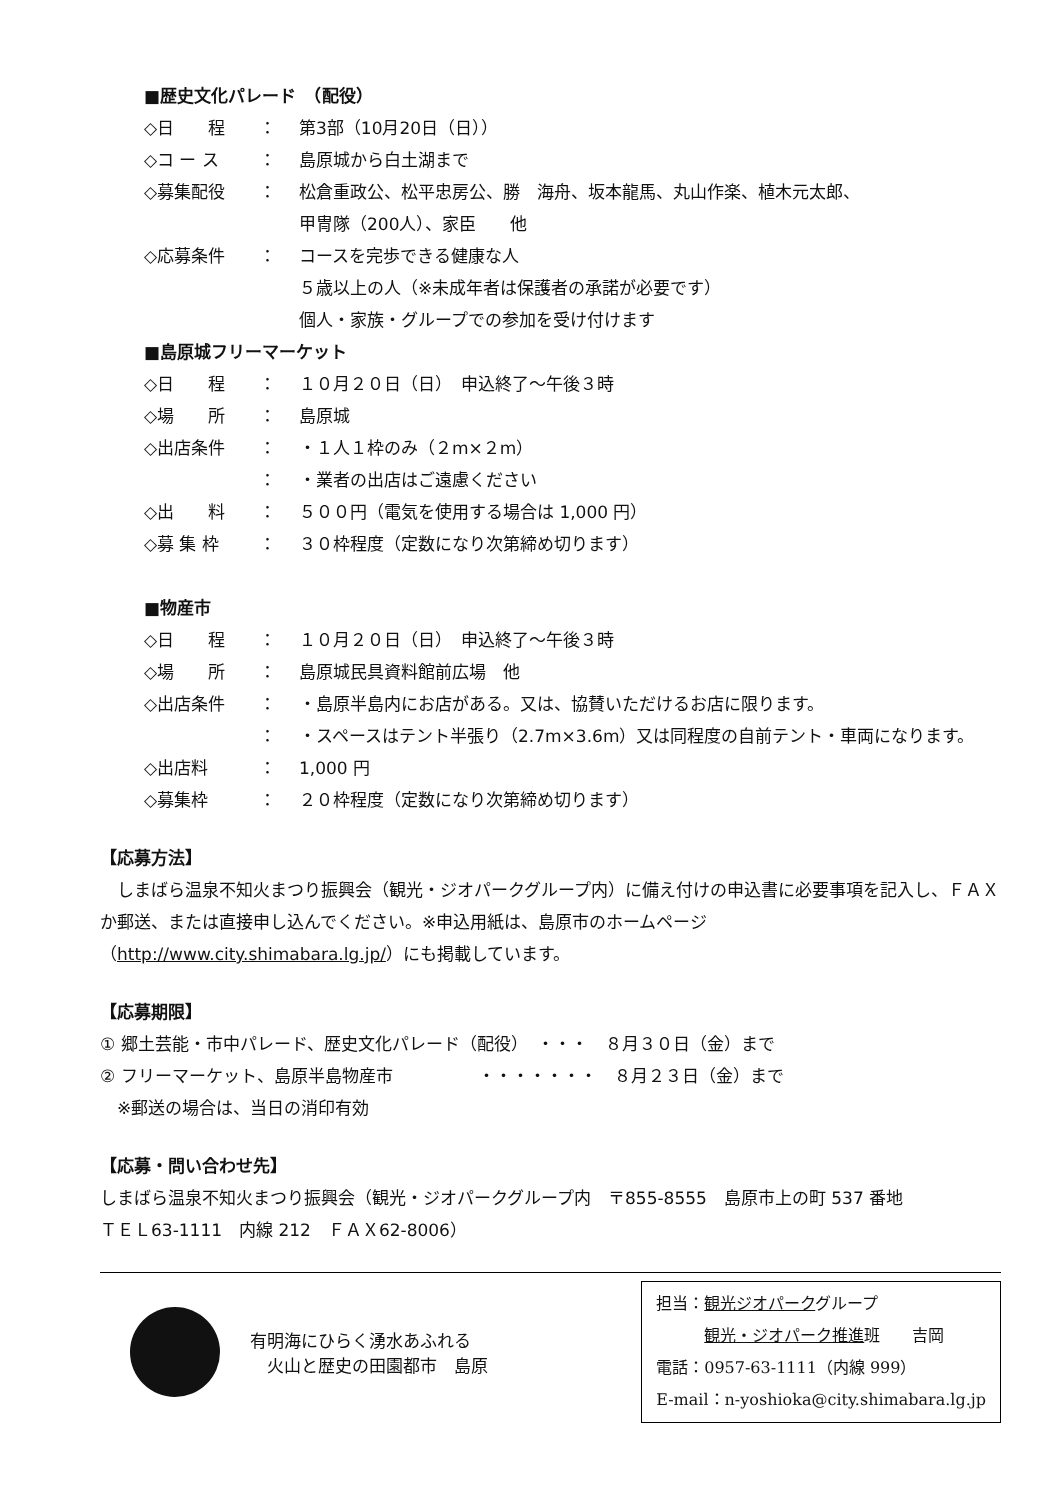■歴史文化パレード　（配役）
◇日　　程 ： 第3部（10月20日（日））
◇コ ー ス ： 島原城から白土湖まで
◇募集配役 ： 松倉重政公、松平忠房公、勝　海舟、坂本龍馬、丸山作楽、植木元太郎、
甲冑隊（200人）、家臣　　他
◇応募条件 ： コースを完歩できる健康な人
５歳以上の人（※未成年者は保護者の承諾が必要です）
個人・家族・グループでの参加を受け付けます
■島原城フリーマーケット
◇日　　程 ： １０月２０日（日）　申込終了～午後３時
◇場　　所 ： 島原城
◇出店条件 ： ・１人１枠のみ（２m×２m）
： ・業者の出店はご遠慮ください
◇出　　料 ： ５００円（電気を使用する場合は 1,000 円）
◇募 集 枠 ： ３０枠程度（定数になり次第締め切ります）
■物産市
◇日　　程 ： １０月２０日（日）　申込終了～午後３時
◇場　　所 ： 島原城民具資料館前広場　他
◇出店条件 ： ・島原半島内にお店がある。又は、協賛いただけるお店に限ります。
： ・スペースはテント半張り（2.7m×3.6m）又は同程度の自前テント・車両になります。
◇出店料 ： 1,000 円
◇募集枠 ： ２０枠程度（定数になり次第締め切ります）
【応募方法】
　しまばら温泉不知火まつり振興会（観光・ジオパークグループ内）に備え付けの申込書に必要事項を記入し、ＦＡＸか郵送、または直接申し込んでください。※申込用紙は、島原市のホームページ（http://www.city.shimabara.lg.jp/）にも掲載しています。
【応募期限】
① 郷土芸能・市中パレード、歴史文化パレード（配役）　・・・　８月３０日（金）まで
② フリーマーケット、島原半島物産市　　　　　・・・・・・・　８月２３日（金）まで
　※郵送の場合は、当日の消印有効
【応募・問い合わせ先】
しまばら温泉不知火まつり振興会（観光・ジオパークグループ内　〒855-8555　島原市上の町 537 番地
ＴＥＬ63-1111　内線 212　ＦＡＸ62-8006）
有明海にひらく湧水あふれる
　火山と歴史の田園都市　島原
担当：観光ジオパークグループ
　　　観光・ジオパーク推進班　　吉岡
電話：0957-63-1111（内線 999）
E-mail：n-yoshioka@city.shimabara.lg.jp